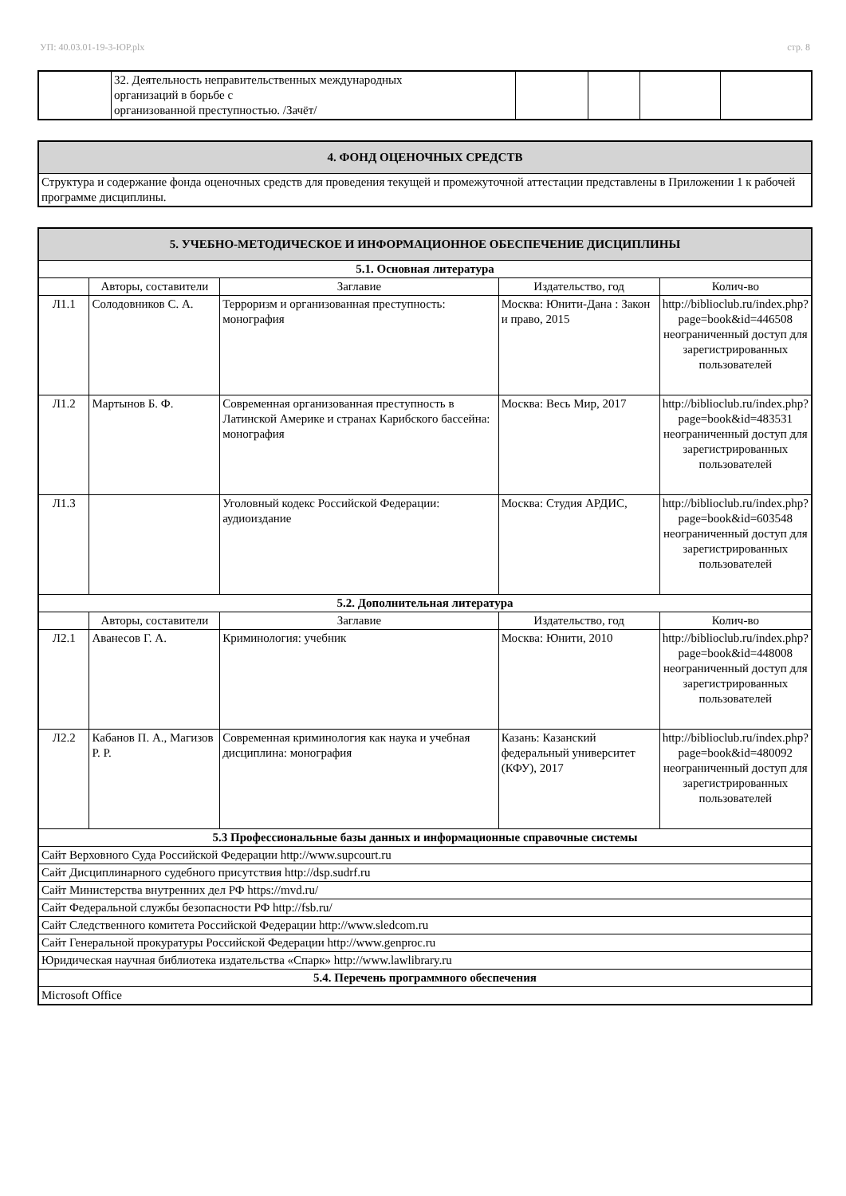УП: 40.03.01-19-3-ЮР.plx стр. 8
| | 32. Деятельность неправительственных международных организаций в борьбе с организованной преступностью. /Зачёт/ | | | | |
| 4. ФОНД ОЦЕНОЧНЫХ СРЕДСТВ |
| Структура и содержание фонда оценочных средств для проведения текущей и промежуточной аттестации представлены в Приложении 1 к рабочей программе дисциплины. |
| 5. УЧЕБНО-МЕТОДИЧЕСКОЕ И ИНФОРМАЦИОННОЕ ОБЕСПЕЧЕНИЕ ДИСЦИПЛИНЫ | | | | |
| 5.1. Основная литература | | | | |
| | Авторы, составители | Заглавие | Издательство, год | Колич-во |
| Л1.1 | Солодовников С. А. | Терроризм и организованная преступность: монография | Москва: Юнити-Дана : Закон и право, 2015 | http://biblioclub.ru/index.php?page=book&id=446508 неограниченный доступ для зарегистрированных пользователей |
| Л1.2 | Мартынов Б. Ф. | Современная организованная преступность в Латинской Америке и странах Карибского бассейна: монография | Москва: Весь Мир, 2017 | http://biblioclub.ru/index.php?page=book&id=483531 неограниченный доступ для зарегистрированных пользователей |
| Л1.3 | | Уголовный кодекс Российской Федерации: аудиоиздание | Москва: Студия АРДИС, | http://biblioclub.ru/index.php?page=book&id=603548 неограниченный доступ для зарегистрированных пользователей |
| 5.2. Дополнительная литература | | | | |
| | Авторы, составители | Заглавие | Издательство, год | Колич-во |
| Л2.1 | Аванесов Г. А. | Криминология: учебник | Москва: Юнити, 2010 | http://biblioclub.ru/index.php?page=book&id=448008 неограниченный доступ для зарегистрированных пользователей |
| Л2.2 | Кабанов П. А., Магизов Р. Р. | Современная криминология как наука и учебная дисциплина: монография | Казань: Казанский федеральный университет (КФУ), 2017 | http://biblioclub.ru/index.php?page=book&id=480092 неограниченный доступ для зарегистрированных пользователей |
| 5.3 Профессиональные базы данных и информационные справочные системы | | | | |
| Сайт Верховного Суда Российской Федерации http://www.supcourt.ru | | | | |
| Сайт Дисциплинарного судебного присутствия http://dsp.sudrf.ru | | | | |
| Сайт Министерства внутренних дел РФ https://mvd.ru/ | | | | |
| Сайт Федеральной службы безопасности РФ http://fsb.ru/ | | | | |
| Сайт Следственного комитета Российской Федерации http://www.sledcom.ru | | | | |
| Сайт Генеральной прокуратуры Российской Федерации http://www.genproc.ru | | | | |
| Юридическая научная библиотека издательства «Спарк» http://www.lawlibrary.ru | | | | |
| 5.4. Перечень программного обеспечения | | | | |
| Microsoft Office | | | | |